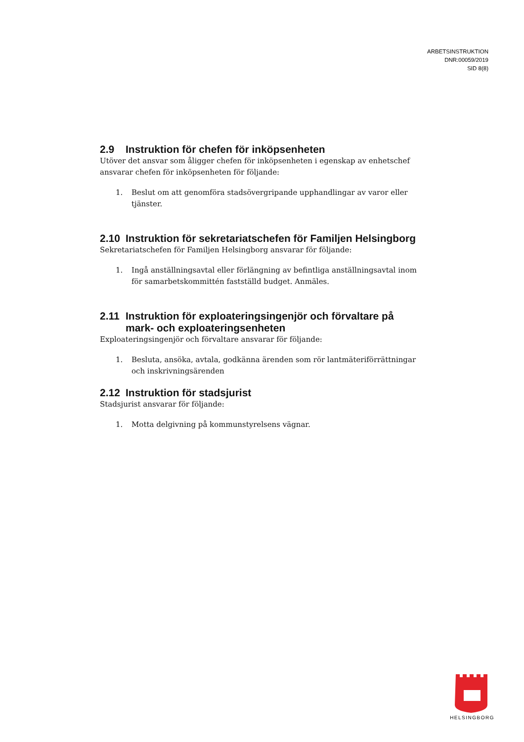ARBETSINSTRUKTION
DNR:00059/2019
SID 8(8)
2.9 Instruktion för chefen för inköpsenheten
Utöver det ansvar som åligger chefen för inköpsenheten i egenskap av enhetschef ansvarar chefen för inköpsenheten för följande:
1. Beslut om att genomföra stadsövergripande upphandlingar av varor eller tjänster.
2.10 Instruktion för sekretariatschefen för Familjen Helsingborg
Sekretariatschefen för Familjen Helsingborg ansvarar för följande:
1. Ingå anställningsavtal eller förlängning av befintliga anställningsavtal inom för samarbetskommittén fastställd budget. Anmäles.
2.11 Instruktion för exploateringsingenjör och förvaltare på mark- och exploateringsenheten
Exploateringsingenjör och förvaltare ansvarar för följande:
1. Besluta, ansöka, avtala, godkänna ärenden som rör lantmäteriförrättningar och inskrivningsärenden
2.12 Instruktion för stadsjurist
Stadsjurist ansvarar för följande:
1. Motta delgivning på kommunstyrelsens vägnar.
HELSINGBORG